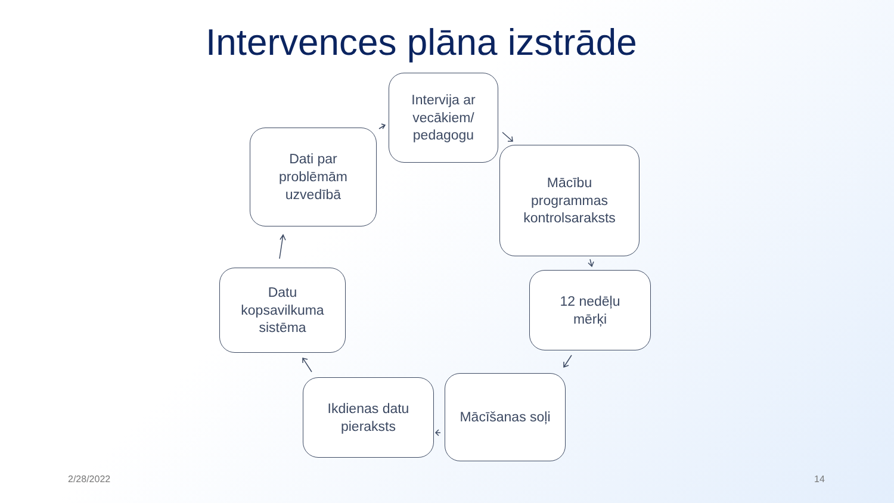Intervences plāna izstrāde
Intervija ar
vecākiem/
pedagogu
Mācību
programmas
kontrolsaraksts
12 nedēļu
mērķi
Mācīšanas soļi
Ikdienas datu
pieraksts
Datu
kopsavilkuma
sistēma
Dati par
problēmām
uzvedībā
2/28/2022 14